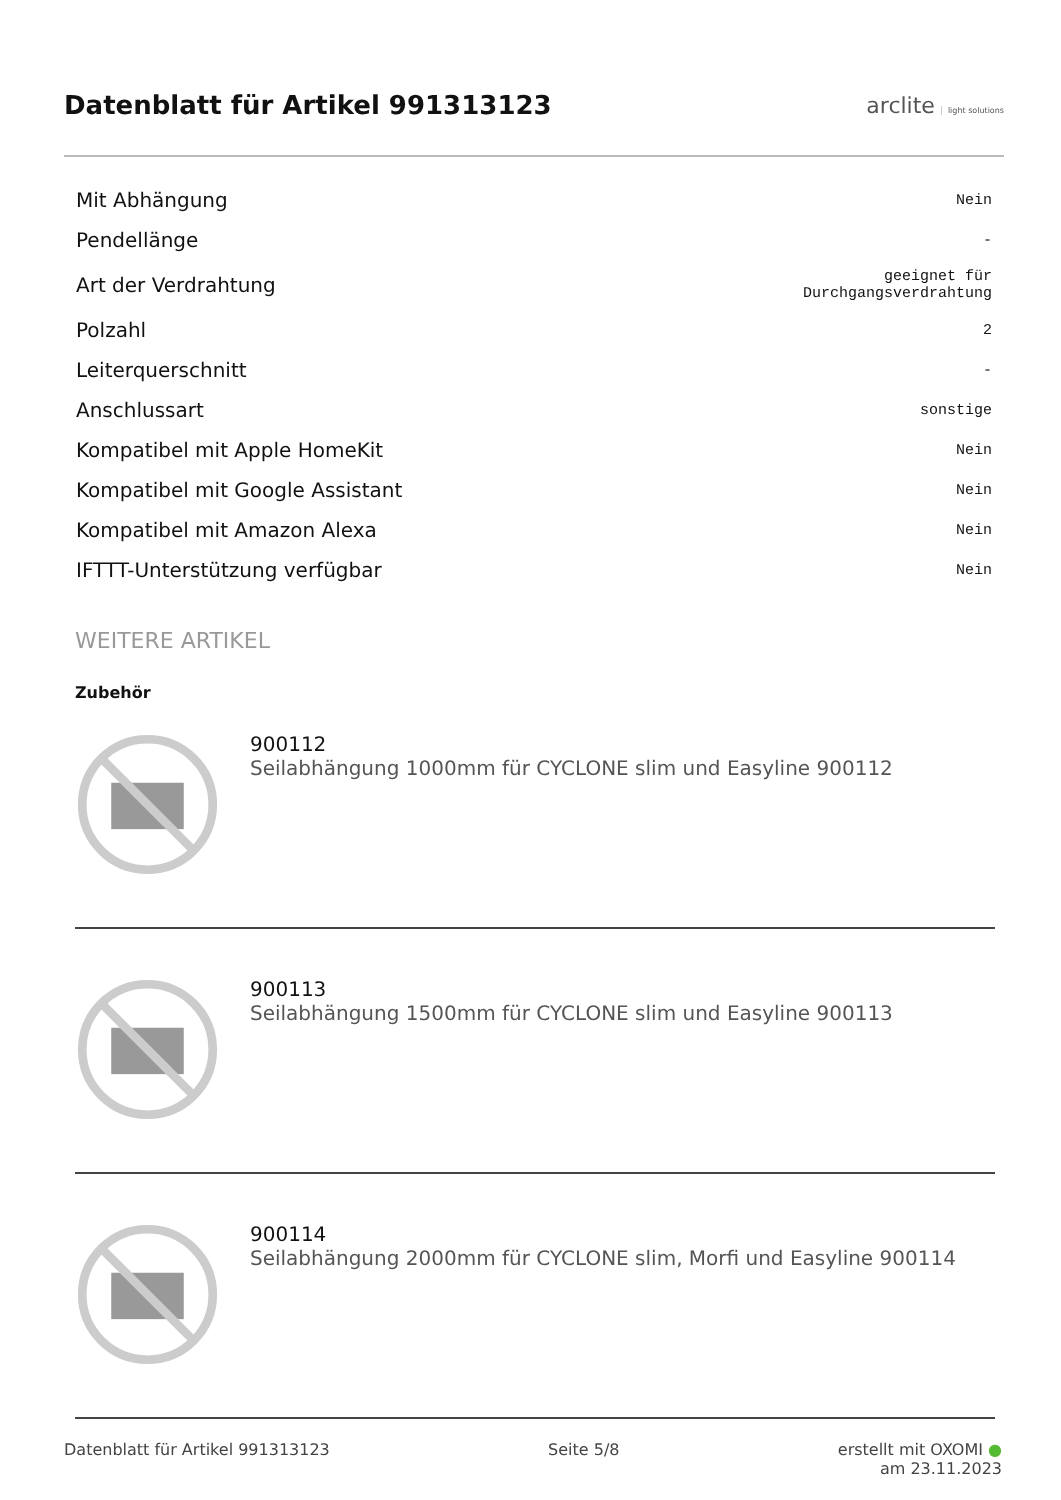Datenblatt für Artikel 991313123
arclite light solutions
| Mit Abhängung | Nein |
| Pendellänge | - |
| Art der Verdrahtung | geeignet für Durchgangsverdrahtung |
| Polzahl | 2 |
| Leiterquerschnitt | - |
| Anschlussart | sonstige |
| Kompatibel mit Apple HomeKit | Nein |
| Kompatibel mit Google Assistant | Nein |
| Kompatibel mit Amazon Alexa | Nein |
| IFTTT-Unterstützung verfügbar | Nein |
WEITERE ARTIKEL
Zubehör
900112
Seilabhängung 1000mm für CYCLONE slim und Easyline 900112
900113
Seilabhängung 1500mm für CYCLONE slim und Easyline 900113
900114
Seilabhängung 2000mm für CYCLONE slim, Morfi und Easyline 900114
Datenblatt für Artikel 991313123 Seite 5/8 erstellt mit OXOMI ●
am 23.11.2023